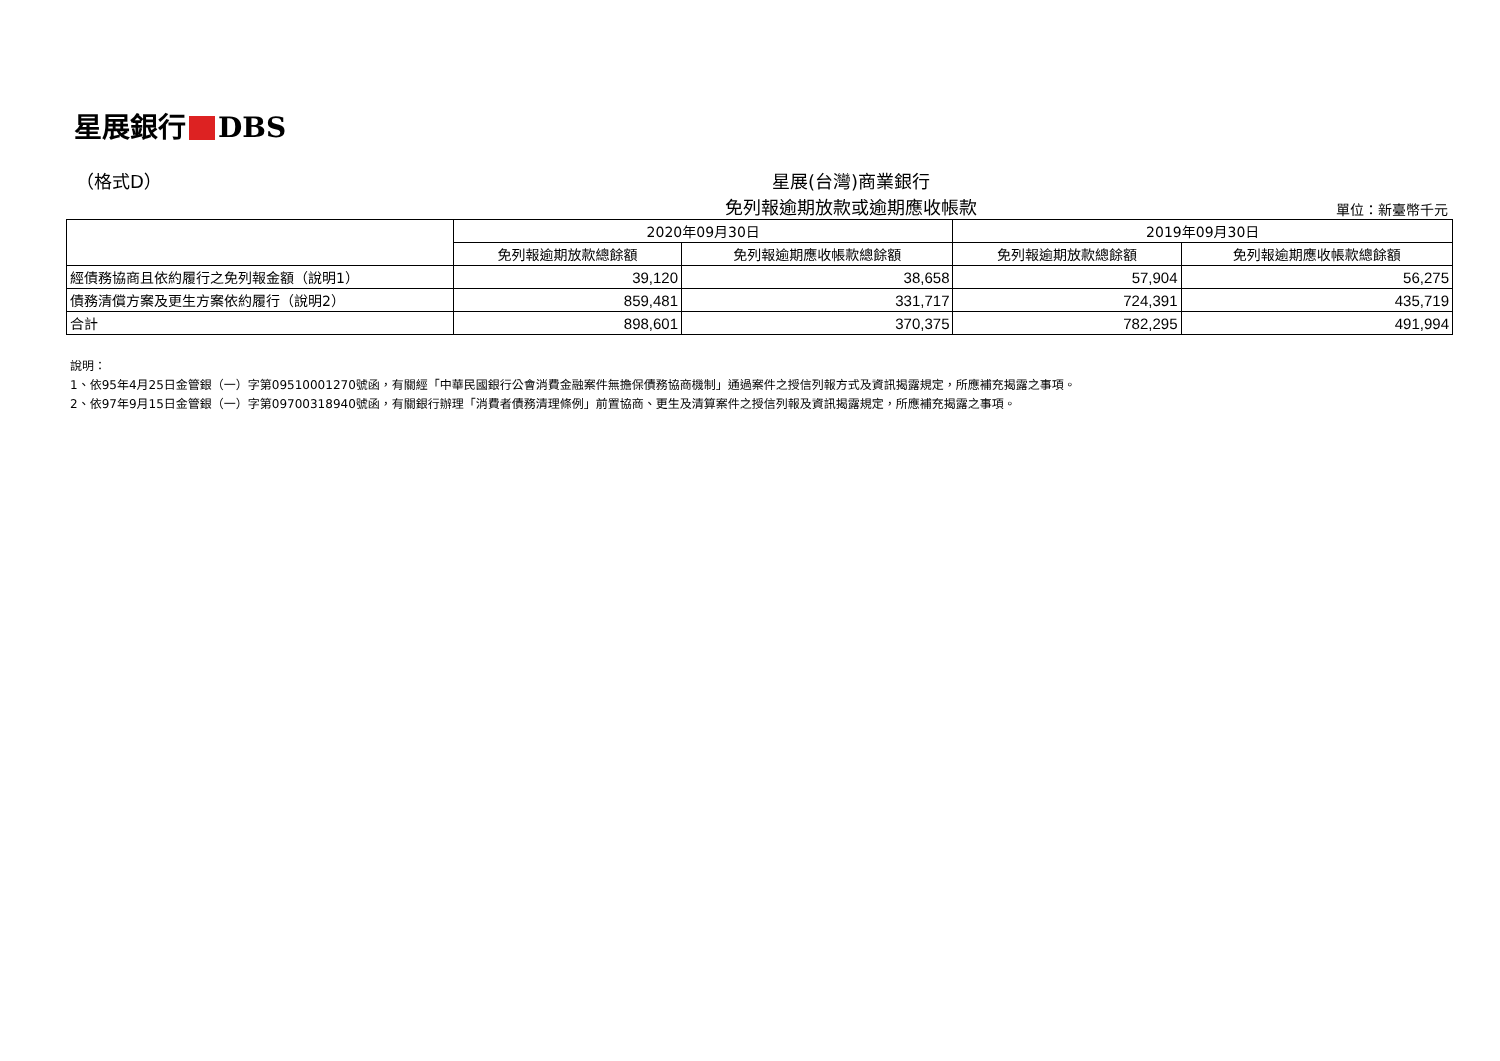星展銀行 DBS
（格式D） 星展(台灣)商業銀行
免列報逾期放款或逾期應收帳款
單位：新臺幣千元
| | 2020年09月30日 | | 2019年09月30日 | |
| --- | --- | --- | --- | --- |
| | 免列報逾期放款總餘額 | 免列報逾期應收帳款總餘額 | 免列報逾期放款總餘額 | 免列報逾期應收帳款總餘額 |
| 經債務協商且依約履行之免列報金額（說明1） | 39,120 | 38,658 | 57,904 | 56,275 |
| 債務清償方案及更生方案依約履行（說明2） | 859,481 | 331,717 | 724,391 | 435,719 |
| 合計 | 898,601 | 370,375 | 782,295 | 491,994 |
說明：
1、依95年4月25日金管銀（一）字第09510001270號函，有關經「中華民國銀行公會消費金融案件無擔保債務協商機制」通過案件之授信列報方式及資訊揭露規定，所應補充揭露之事項。
2、依97年9月15日金管銀（一）字第09700318940號函，有關銀行辦理「消費者債務清理條例」前置協商、更生及清算案件之授信列報及資訊揭露規定，所應補充揭露之事項。